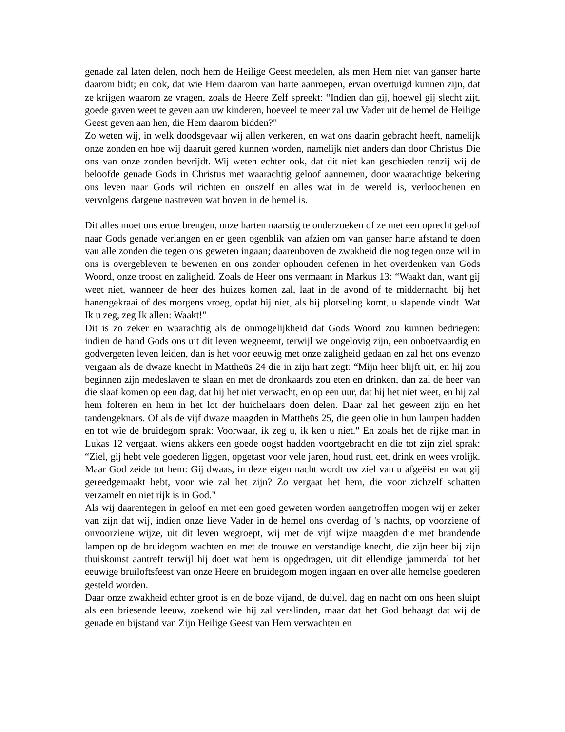genade zal laten delen, noch hem de Heilige Geest meedelen, als men Hem niet van ganser harte daarom bidt; en ook, dat wie Hem daarom van harte aanroepen, ervan overtuigd kunnen zijn, dat ze krijgen waarom ze vragen, zoals de Heere Zelf spreekt: “Indien dan gij, hoewel gij slecht zijt, goede gaven weet te geven aan uw kinderen, hoeveel te meer zal uw Vader uit de hemel de Heilige Geest geven aan hen, die Hem daarom bidden?"
Zo weten wij, in welk doodsgevaar wij allen verkeren, en wat ons daarin gebracht heeft, namelijk onze zonden en hoe wij daaruit gered kunnen worden, namelijk niet anders dan door Christus Die ons van onze zonden bevrijdt. Wij weten echter ook, dat dit niet kan geschieden tenzij wij de beloofde genade Gods in Christus met waarachtig geloof aannemen, door waarachtige bekering ons leven naar Gods wil richten en onszelf en alles wat in de wereld is, verloochenen en vervolgens datgene nastreven wat boven in de hemel is.
Dit alles moet ons ertoe brengen, onze harten naarstig te onderzoeken of ze met een oprecht geloof naar Gods genade verlangen en er geen ogenblik van afzien om van ganser harte afstand te doen van alle zonden die tegen ons geweten ingaan; daarenboven de zwakheid die nog tegen onze wil in ons is overgebleven te bewenen en ons zonder ophouden oefenen in het overdenken van Gods Woord, onze troost en zaligheid. Zoals de Heer ons vermaant in Markus 13: “Waakt dan, want gij weet niet, wanneer de heer des huizes komen zal, laat in de avond of te middernacht, bij het hanengekraai of des morgens vroeg, opdat hij niet, als hij plotseling komt, u slapende vindt. Wat Ik u zeg, zeg Ik allen: Waakt!"
Dit is zo zeker en waarachtig als de onmogelijkheid dat Gods Woord zou kunnen bedriegen: indien de hand Gods ons uit dit leven wegneemt, terwijl we ongelovig zijn, een onboetvaardig en godvergeten leven leiden, dan is het voor eeuwig met onze zaligheid gedaan en zal het ons evenzo vergaan als de dwaze knecht in Mattheüs 24 die in zijn hart zegt: “Mijn heer blijft uit, en hij zou beginnen zijn medeslaven te slaan en met de dronkaards zou eten en drinken, dan zal de heer van die slaaf komen op een dag, dat hij het niet verwacht, en op een uur, dat hij het niet weet, en hij zal hem folteren en hem in het lot der huichelaars doen delen. Daar zal het geween zijn en het tandengeknars. Of als de vijf dwaze maagden in Mattheüs 25, die geen olie in hun lampen hadden en tot wie de bruidegom sprak: Voorwaar, ik zeg u, ik ken u niet." En zoals het de rijke man in Lukas 12 vergaat, wiens akkers een goede oogst hadden voortgebracht en die tot zijn ziel sprak: “Ziel, gij hebt vele goederen liggen, opgetast voor vele jaren, houd rust, eet, drink en wees vrolijk. Maar God zeide tot hem: Gij dwaas, in deze eigen nacht wordt uw ziel van u afgeëist en wat gij gereedgemaakt hebt, voor wie zal het zijn? Zo vergaat het hem, die voor zichzelf schatten verzamelt en niet rijk is in God."
Als wij daarentegen in geloof en met een goed geweten worden aangetroffen mogen wij er zeker van zijn dat wij, indien onze lieve Vader in de hemel ons overdag of 's nachts, op voorziene of onvoorziene wijze, uit dit leven wegroept, wij met de vijf wijze maagden die met brandende lampen op de bruidegom wachten en met de trouwe en verstandige knecht, die zijn heer bij zijn thuiskomst aantreft terwijl hij doet wat hem is opgedragen, uit dit ellendige jammerdal tot het eeuwige bruiloftsfeest van onze Heere en bruidegom mogen ingaan en over alle hemelse goederen gesteld worden.
Daar onze zwakheid echter groot is en de boze vijand, de duivel, dag en nacht om ons heen sluipt als een briesende leeuw, zoekend wie hij zal verslinden, maar dat het God behaagt dat wij de genade en bijstand van Zijn Heilige Geest van Hem verwachten en